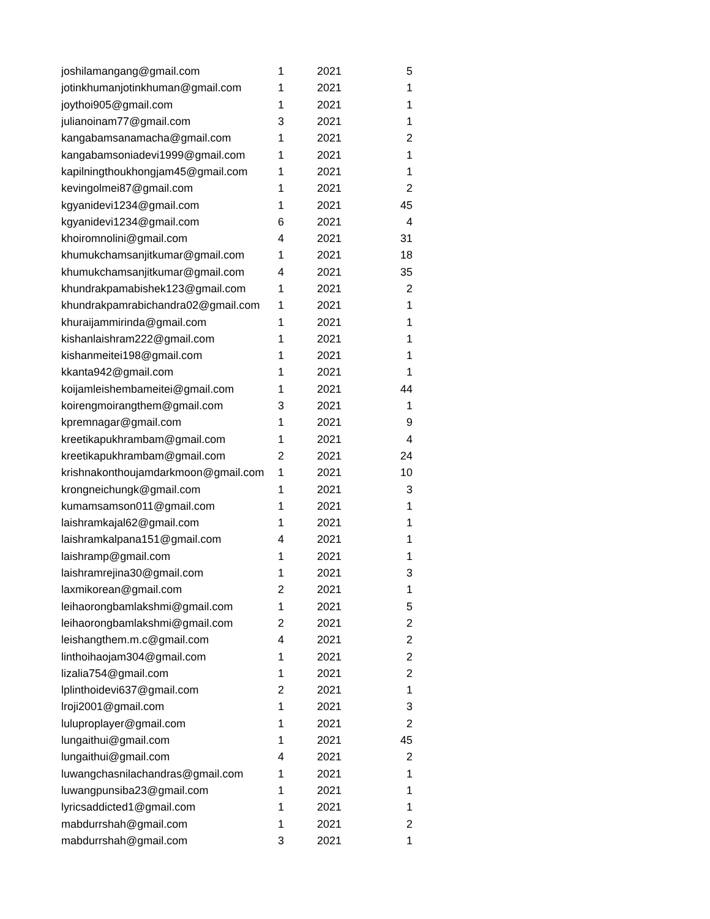| joshilamangang@gmail.com | 1 | 2021 | 5 |
| jotinkhumanjotinkhuman@gmail.com | 1 | 2021 | 1 |
| joythoi905@gmail.com | 1 | 2021 | 1 |
| julianoinam77@gmail.com | 3 | 2021 | 1 |
| kangabamsanamacha@gmail.com | 1 | 2021 | 2 |
| kangabamsoniadevi1999@gmail.com | 1 | 2021 | 1 |
| kapilningthoukhongjam45@gmail.com | 1 | 2021 | 1 |
| kevingolmei87@gmail.com | 1 | 2021 | 2 |
| kgyanidevi1234@gmail.com | 1 | 2021 | 45 |
| kgyanidevi1234@gmail.com | 6 | 2021 | 4 |
| khoiromnolini@gmail.com | 4 | 2021 | 31 |
| khumukchamsanjitkumar@gmail.com | 1 | 2021 | 18 |
| khumukchamsanjitkumar@gmail.com | 4 | 2021 | 35 |
| khundrakpamabishek123@gmail.com | 1 | 2021 | 2 |
| khundrakpamrabichandra02@gmail.com | 1 | 2021 | 1 |
| khuraijammirinda@gmail.com | 1 | 2021 | 1 |
| kishanlaishram222@gmail.com | 1 | 2021 | 1 |
| kishanmeitei198@gmail.com | 1 | 2021 | 1 |
| kkanta942@gmail.com | 1 | 2021 | 1 |
| koijamleishembameitei@gmail.com | 1 | 2021 | 44 |
| koirengmoirangthem@gmail.com | 3 | 2021 | 1 |
| kpremnagar@gmail.com | 1 | 2021 | 9 |
| kreetikapukhrambam@gmail.com | 1 | 2021 | 4 |
| kreetikapukhrambam@gmail.com | 2 | 2021 | 24 |
| krishnakonthoujamdarkmoon@gmail.com | 1 | 2021 | 10 |
| krongneichungk@gmail.com | 1 | 2021 | 3 |
| kumamsamson011@gmail.com | 1 | 2021 | 1 |
| laishramkajal62@gmail.com | 1 | 2021 | 1 |
| laishramkalpana151@gmail.com | 4 | 2021 | 1 |
| laishramp@gmail.com | 1 | 2021 | 1 |
| laishramrejina30@gmail.com | 1 | 2021 | 3 |
| laxmikorean@gmail.com | 2 | 2021 | 1 |
| leihaorongbamlakshmi@gmail.com | 1 | 2021 | 5 |
| leihaorongbamlakshmi@gmail.com | 2 | 2021 | 2 |
| leishangthem.m.c@gmail.com | 4 | 2021 | 2 |
| linthoihaojam304@gmail.com | 1 | 2021 | 2 |
| lizalia754@gmail.com | 1 | 2021 | 2 |
| lplinthoidevi637@gmail.com | 2 | 2021 | 1 |
| lroji2001@gmail.com | 1 | 2021 | 3 |
| luluproplayer@gmail.com | 1 | 2021 | 2 |
| lungaithui@gmail.com | 1 | 2021 | 45 |
| lungaithui@gmail.com | 4 | 2021 | 2 |
| luwangchasnilachandras@gmail.com | 1 | 2021 | 1 |
| luwangpunsiba23@gmail.com | 1 | 2021 | 1 |
| lyricsaddicted1@gmail.com | 1 | 2021 | 1 |
| mabdurrshah@gmail.com | 1 | 2021 | 2 |
| mabdurrshah@gmail.com | 3 | 2021 | 1 |